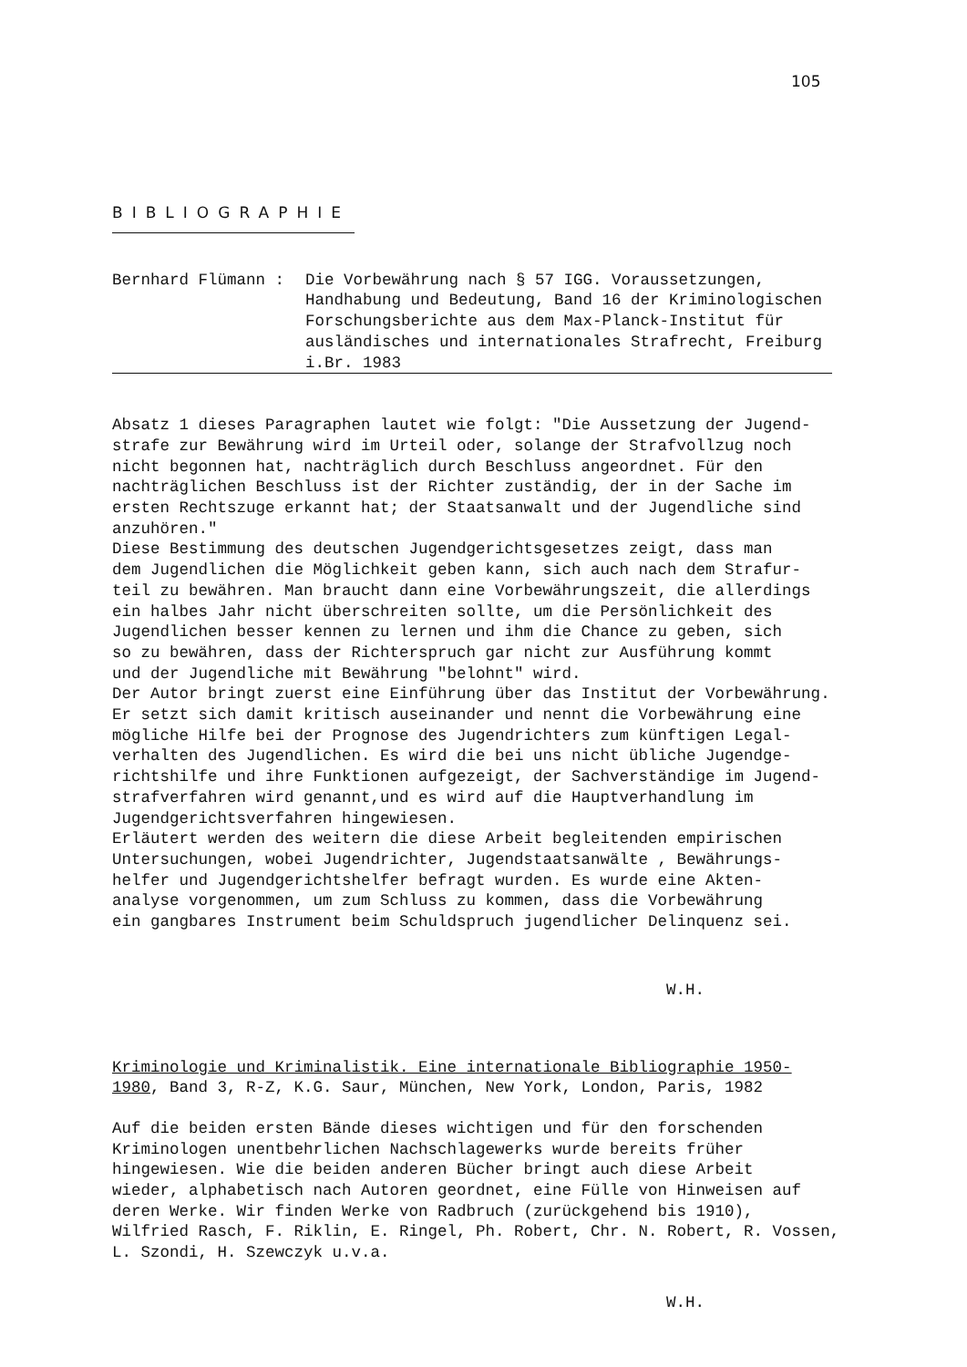105
BIBLIOGRAPHIE
Bernhard Flümann : Die Vorbewährung nach § 57 IGG. Voraussetzungen, Handhabung und Bedeutung, Band 16 der Kriminologischen Forschungsberichte aus dem Max-Planck-Institut für ausländisches und internationales Strafrecht, Freiburg i.Br. 1983
Absatz 1 dieses Paragraphen lautet wie folgt: "Die Aussetzung der Jugend-
strafe zur Bewährung wird im Urteil oder, solange der Strafvollzug noch
nicht begonnen hat, nachträglich durch Beschluss angeordnet. Für den
nachträglichen Beschluss ist der Richter zuständig, der in der Sache im
ersten Rechtszuge erkannt hat; der Staatsanwalt und der Jugendliche sind
anzuhören."
Diese Bestimmung des deutschen Jugendgerichtsgesetzes zeigt, dass man
dem Jugendlichen die Möglichkeit geben kann, sich auch nach dem Strafur-
teil zu bewähren. Man braucht dann eine Vorbewährungszeit, die allerdings
ein halbes Jahr nicht überschreiten sollte, um die Persönlichkeit des
Jugendlichen besser kennen zu lernen und ihm die Chance zu geben, sich
so zu bewähren, dass der Richterspruch gar nicht zur Ausführung kommt
und der Jugendliche mit Bewährung "belohnt" wird.
Der Autor bringt zuerst eine Einführung über das Institut der Vorbewährung.
Er setzt sich damit kritisch auseinander und nennt die Vorbewährung eine
mögliche Hilfe bei der Prognose des Jugendrichters zum künftigen Legal-
verhalten des Jugendlichen. Es wird die bei uns nicht übliche Jugendge-
richtshilfe und ihre Funktionen aufgezeigt, der Sachverständige im Jugend-
strafverfahren wird genannt,und es wird auf die Hauptverhandlung im
Jugendgerichtsverfahren hingewiesen.
Erläutert werden des weitern die diese Arbeit begleitenden empirischen
Untersuchungen, wobei Jugendrichter, Jugendstaatsanwälte , Bewährungs-
helfer und Jugendgerichtshelfer befragt wurden. Es wurde eine Akten-
analyse vorgenommen, um zum Schluss zu kommen, dass die Vorbewährung
ein gangbares Instrument beim Schuldspruch jugendlicher Delinquenz sei.
W.H.
Kriminologie und Kriminalistik. Eine internationale Bibliographie 1950-
1980, Band 3, R-Z, K.G. Saur, München, New York, London, Paris, 1982
Auf die beiden ersten Bände dieses wichtigen und für den forschenden
Kriminologen unentbehrlichen Nachschlagewerks wurde bereits früher
hingewiesen. Wie die beiden anderen Bücher bringt auch diese Arbeit
wieder, alphabetisch nach Autoren geordnet, eine Fülle von Hinweisen auf
deren Werke. Wir finden Werke von Radbruch (zurückgehend bis 1910),
Wilfried Rasch, F. Riklin, E. Ringel, Ph. Robert, Chr. N. Robert, R. Vossen,
L. Szondi, H. Szewczyk u.v.a.
W.H.